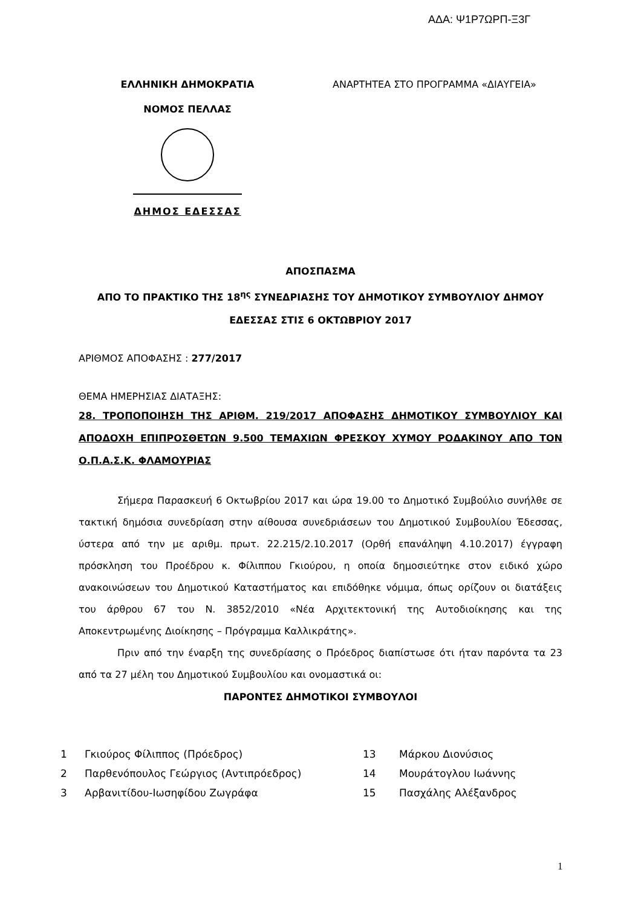ΑΔΑ: Ψ1Ρ7ΩΡΠ-Ξ3Γ
ΕΛΛΗΝΙΚΗ ΔΗΜΟΚΡΑΤΙΑ
ΝΟΜΟΣ ΠΕΛΛΑΣ
ΔΗΜΟΣ ΕΔΕΣΣΑΣ
ΑΝΑΡΤΗΤΕΑ ΣΤΟ ΠΡΟΓΡΑΜΜΑ «ΔΙΑΥΓΕΙΑ»
ΑΠΟΣΠΑΣΜΑ
ΑΠΟ ΤΟ ΠΡΑΚΤΙΚΟ ΤΗΣ 18<sup>ης</sup> ΣΥΝΕΔΡΙΑΣΗΣ ΤΟΥ ΔΗΜΟΤΙΚΟΥ ΣΥΜΒΟΥΛΙΟΥ ΔΗΜΟΥ
ΕΔΕΣΣΑΣ ΣΤΙΣ 6 ΟΚΤΩΒΡΙΟΥ 2017
ΑΡΙΘΜΟΣ ΑΠΟΦΑΣΗΣ : 277/2017
ΘΕΜΑ ΗΜΕΡΗΣΙΑΣ ΔΙΑΤΑΞΗΣ:
28. ΤΡΟΠΟΠΟΙΗΣΗ ΤΗΣ ΑΡΙΘΜ. 219/2017 ΑΠΟΦΑΣΗΣ ΔΗΜΟΤΙΚΟΥ ΣΥΜΒΟΥΛΙΟΥ ΚΑΙ ΑΠΟΔΟΧΗ ΕΠΙΠΡΟΣΘΕΤΩΝ 9.500 ΤΕΜΑΧΙΩΝ ΦΡΕΣΚΟΥ ΧΥΜΟΥ ΡΟΔΑΚΙΝΟΥ ΑΠΟ ΤΟΝ Ο.Π.Α.Σ.Κ. ΦΛΑΜΟΥΡΙΑΣ
Σήμερα Παρασκευή 6 Οκτωβρίου 2017 και ώρα 19.00 το Δημοτικό Συμβούλιο συνήλθε σε τακτική δημόσια συνεδρίαση στην αίθουσα συνεδριάσεων του Δημοτικού Συμβουλίου Έδεσσας, ύστερα από την με αριθμ. πρωτ. 22.215/2.10.2017 (Ορθή επανάληψη 4.10.2017) έγγραφη πρόσκληση του Προέδρου κ. Φίλιππου Γκιούρου, η οποία δημοσιεύτηκε στον ειδικό χώρο ανακοινώσεων του Δημοτικού Καταστήματος και επιδόθηκε νόμιμα, όπως ορίζουν οι διατάξεις του άρθρου 67 του Ν. 3852/2010 «Νέα Αρχιτεκτονική της Αυτοδιοίκησης και της Αποκεντρωμένης Διοίκησης – Πρόγραμμα Καλλικράτης».
Πριν από την έναρξη της συνεδρίασης ο Πρόεδρος διαπίστωσε ότι ήταν παρόντα τα 23 από τα 27 μέλη του Δημοτικού Συμβουλίου και ονομαστικά οι:
ΠΑΡΟΝΤΕΣ ΔΗΜΟΤΙΚΟΙ ΣΥΜΒΟΥΛΟΙ
| 1 | Γκιούρος Φίλιππος (Πρόεδρος) | 13 | Μάρκου Διονύσιος |
| 2 | Παρθενόπουλος Γεώργιος (Αντιπρόεδρος) | 14 | Μουράτογλου Ιωάννης |
| 3 | Αρβανιτίδου-Ιωσηφίδου Ζωγράφα | 15 | Πασχάλης Αλέξανδρος |
1